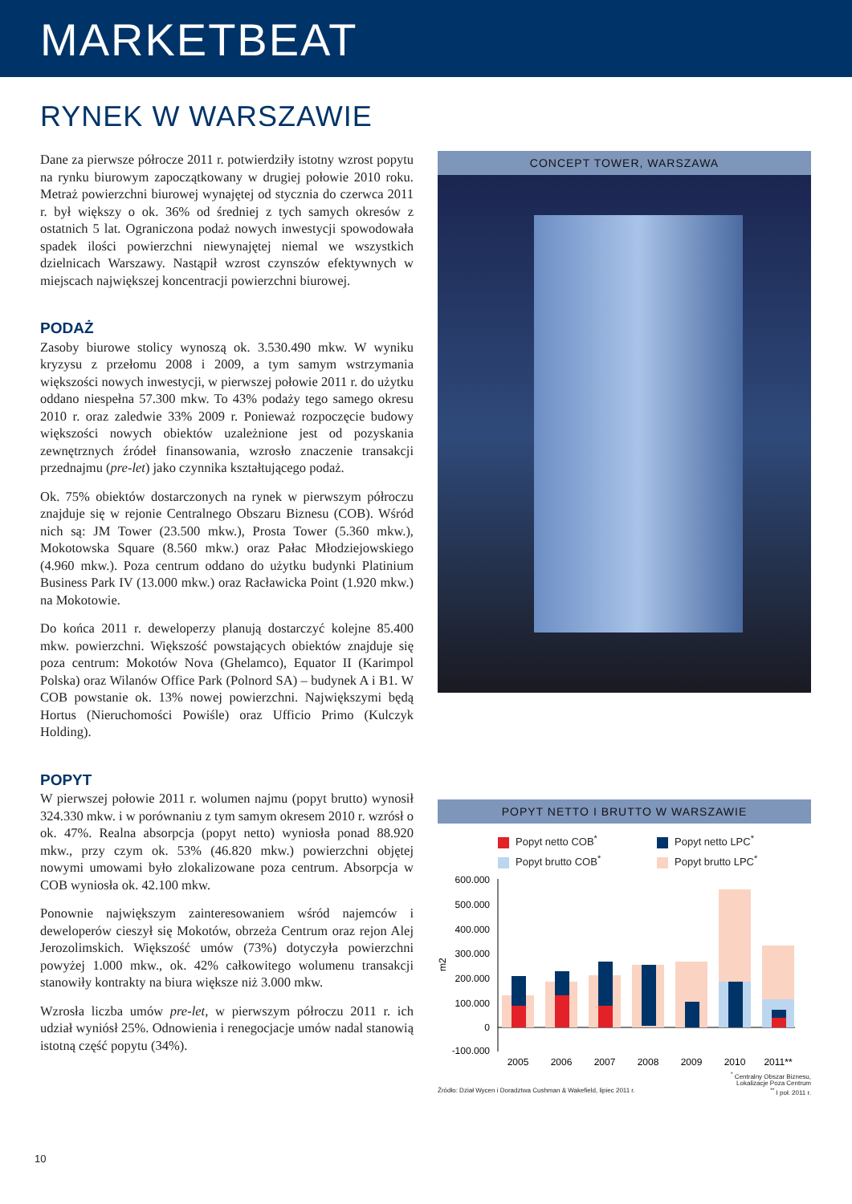MARKETBEAT
RYNEK W WARSZAWIE
Dane za pierwsze półrocze 2011 r. potwierdziły istotny wzrost popytu na rynku biurowym zapoczątkowany w drugiej połowie 2010 roku. Metraż powierzchni biurowej wynajętej od stycznia do czerwca 2011 r. był większy o ok. 36% od średniej z tych samych okresów z ostatnich 5 lat. Ograniczona podaż nowych inwestycji spowodowała spadek ilości powierzchni niewynajętej niemal we wszystkich dzielnicach Warszawy. Nastąpił wzrost czynszów efektywnych w miejscach największej koncentracji powierzchni biurowej.
PODAŻ
Zasoby biurowe stolicy wynoszą ok. 3.530.490 mkw. W wyniku kryzysu z przełomu 2008 i 2009, a tym samym wstrzymania większości nowych inwestycji, w pierwszej połowie 2011 r. do użytku oddano niespełna 57.300 mkw. To 43% podaży tego samego okresu 2010 r. oraz zaledwie 33% 2009 r. Ponieważ rozpoczęcie budowy większości nowych obiektów uzależnione jest od pozyskania zewnętrznych źródeł finansowania, wzrosło znaczenie transakcji przednajmu (pre-let) jako czynnika kształtującego podaż.
Ok. 75% obiektów dostarczonych na rynek w pierwszym półroczu znajduje się w rejonie Centralnego Obszaru Biznesu (COB). Wśród nich są: JM Tower (23.500 mkw.), Prosta Tower (5.360 mkw.), Mokotowska Square (8.560 mkw.) oraz Pałac Młodziejowskiego (4.960 mkw.). Poza centrum oddano do użytku budynki Platinium Business Park IV (13.000 mkw.) oraz Racławicka Point (1.920 mkw.) na Mokotowie.
Do końca 2011 r. deweloperzy planują dostarczyć kolejne 85.400 mkw. powierzchni. Większość powstających obiektów znajduje się poza centrum: Mokotów Nova (Ghelamco), Equator II (Karimpol Polska) oraz Wilanów Office Park (Polnord SA) – budynek A i B1. W COB powstanie ok. 13% nowej powierzchni. Największymi będą Hortus (Nieruchomości Powiśle) oraz Ufficio Primo (Kulczyk Holding).
POPYT
W pierwszej połowie 2011 r. wolumen najmu (popyt brutto) wynosił 324.330 mkw. i w porównaniu z tym samym okresem 2010 r. wzrósł o ok. 47%. Realna absorpcja (popyt netto) wyniosła ponad 88.920 mkw., przy czym ok. 53% (46.820 mkw.) powierzchni objętej nowymi umowami było zlokalizowane poza centrum. Absorpcja w COB wyniosła ok. 42.100 mkw.
Ponownie największym zainteresowaniem wśród najemców i deweloperów cieszył się Mokotów, obrzeża Centrum oraz rejon Alej Jerozolimskich. Większość umów (73%) dotyczyła powierzchni powyżej 1.000 mkw., ok. 42% całkowitego wolumenu transakcji stanowiły kontrakty na biura większe niż 3.000 mkw.
Wzrosła liczba umów pre-let, w pierwszym półroczu 2011 r. ich udział wyniósł 25%. Odnowienia i renegocjacje umów nadal stanowią istotną część popytu (34%).
CONCEPT TOWER, WARSZAWA
POPYT NETTO I BRUTTO W WARSZAWIE
Popyt netto COB<sup>*</sup>
Popyt netto LPC<sup>*</sup>
Popyt brutto COB<sup>*</sup>
Popyt brutto LPC<sup>*</sup>
600.000
500.000
400.000
300.000
200.000
100.000
0
-100.000
m2
2005
2006
2007
2008
2009
2010
2011**
<sup>*</sup> Centralny Obszar Biznesu,
Lokalizacje Poza Centrum
Źródło: Dział Wycen i Doradztwa Cushman & Wakefield, lipiec 2011 r.<sup>**</sup> I poł. 2011 r.
10